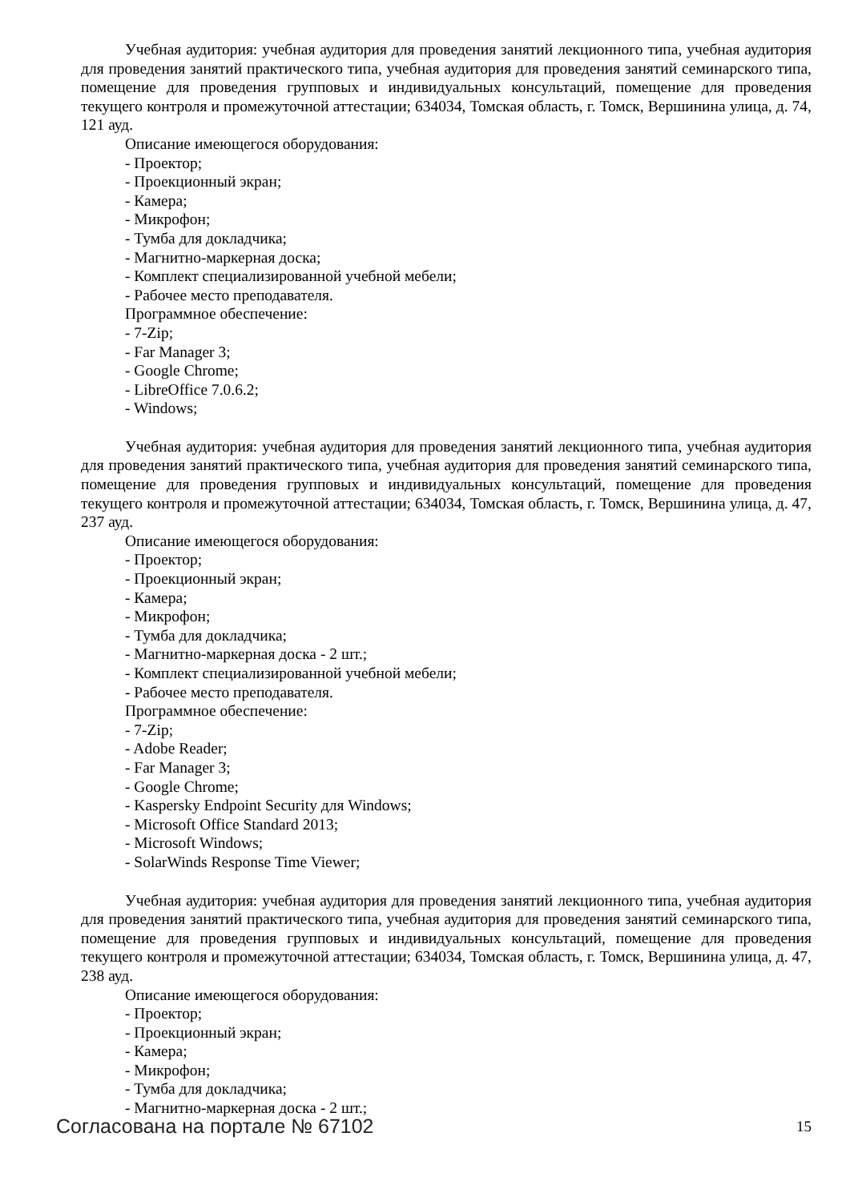Учебная аудитория: учебная аудитория для проведения занятий лекционного типа, учебная аудитория для проведения занятий практического типа, учебная аудитория для проведения занятий семинарского типа, помещение для проведения групповых и индивидуальных консультаций, помещение для проведения текущего контроля и промежуточной аттестации; 634034, Томская область, г. Томск, Вершинина улица, д. 74, 121 ауд.
Описание имеющегося оборудования:
- Проектор;
- Проекционный экран;
- Камера;
- Микрофон;
- Тумба для докладчика;
- Магнитно-маркерная доска;
- Комплект специализированной учебной мебели;
- Рабочее место преподавателя.
Программное обеспечение:
- 7-Zip;
- Far Manager 3;
- Google Chrome;
- LibreOffice 7.0.6.2;
- Windows;
Учебная аудитория: учебная аудитория для проведения занятий лекционного типа, учебная аудитория для проведения занятий практического типа, учебная аудитория для проведения занятий семинарского типа, помещение для проведения групповых и индивидуальных консультаций, помещение для проведения текущего контроля и промежуточной аттестации; 634034, Томская область, г. Томск, Вершинина улица, д. 47, 237 ауд.
Описание имеющегося оборудования:
- Проектор;
- Проекционный экран;
- Камера;
- Микрофон;
- Тумба для докладчика;
- Магнитно-маркерная доска - 2 шт.;
- Комплект специализированной учебной мебели;
- Рабочее место преподавателя.
Программное обеспечение:
- 7-Zip;
- Adobe Reader;
- Far Manager 3;
- Google Chrome;
- Kaspersky Endpoint Security для Windows;
- Microsoft Office Standard 2013;
- Microsoft Windows;
- SolarWinds Response Time Viewer;
Учебная аудитория: учебная аудитория для проведения занятий лекционного типа, учебная аудитория для проведения занятий практического типа, учебная аудитория для проведения занятий семинарского типа, помещение для проведения групповых и индивидуальных консультаций, помещение для проведения текущего контроля и промежуточной аттестации; 634034, Томская область, г. Томск, Вершинина улица, д. 47, 238 ауд.
Описание имеющегося оборудования:
- Проектор;
- Проекционный экран;
- Камера;
- Микрофон;
- Тумба для докладчика;
- Магнитно-маркерная доска - 2 шт.;
Согласована на портале № 67102 15